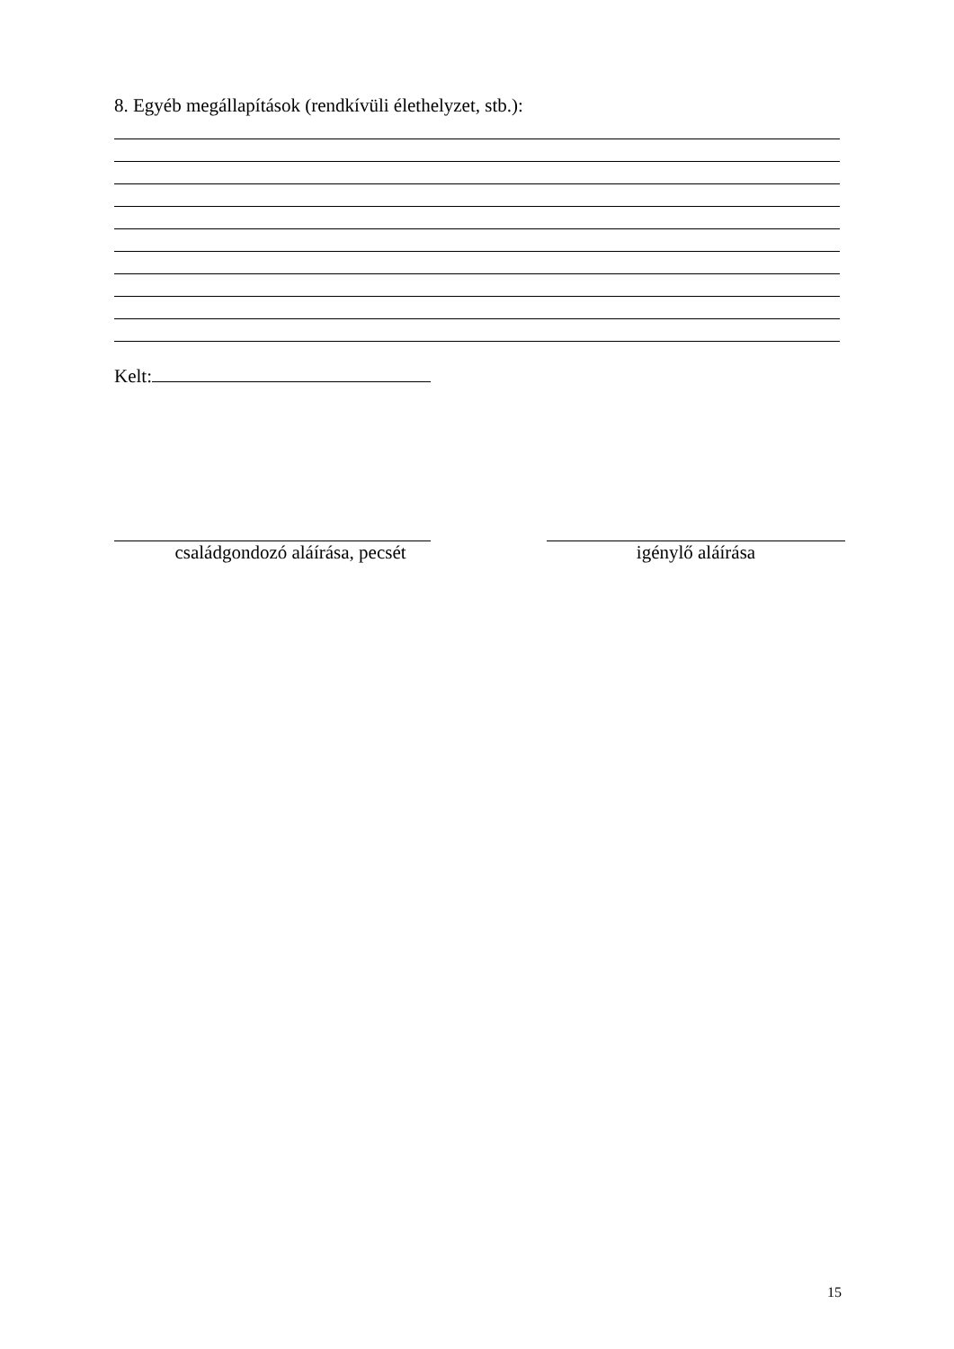8. Egyéb megállapítások (rendkívüli élethelyzet, stb.):
Kelt:
családgondozó aláírása, pecsét
igénylő aláírása
15